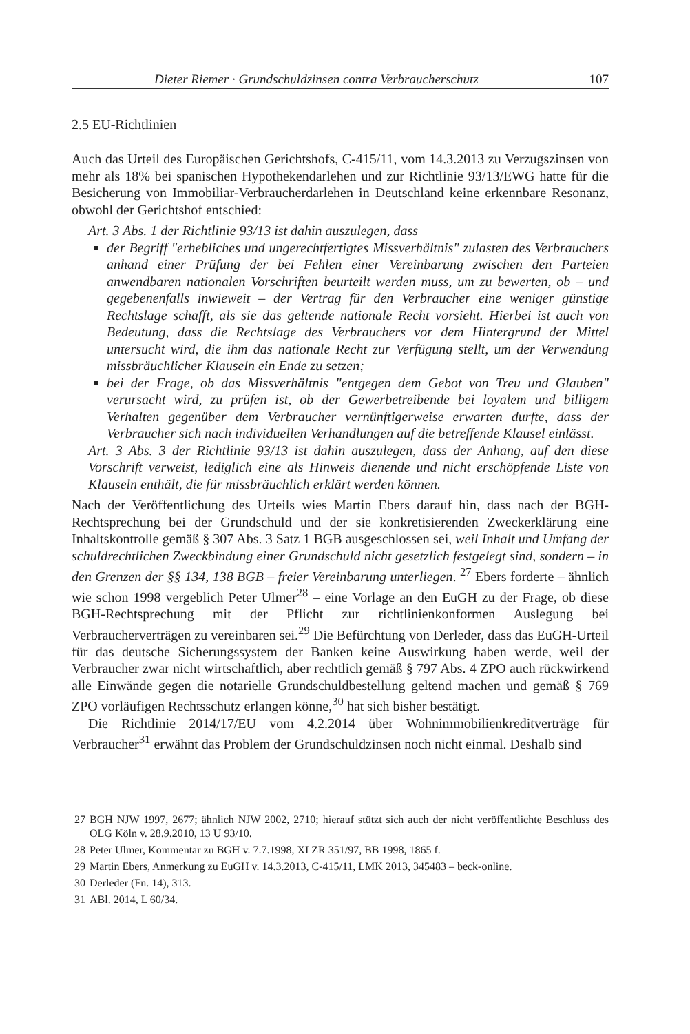Dieter Riemer · Grundschuldzinsen contra Verbraucherschutz 107
2.5 EU-Richtlinien
Auch das Urteil des Europäischen Gerichtshofs, C-415/11, vom 14.3.2013 zu Verzugszinsen von mehr als 18% bei spanischen Hypothekendarlehen und zur Richtlinie 93/13/EWG hatte für die Besicherung von Immobiliar-Verbraucherdarlehen in Deutschland keine erkennbare Resonanz, obwohl der Gerichtshof entschied:
Art. 3 Abs. 1 der Richtlinie 93/13 ist dahin auszulegen, dass
der Begriff "erhebliches und ungerechtfertigtes Missverhältnis" zulasten des Verbrauchers anhand einer Prüfung der bei Fehlen einer Vereinbarung zwischen den Parteien anwendbaren nationalen Vorschriften beurteilt werden muss, um zu bewerten, ob – und gegebenenfalls inwieweit – der Vertrag für den Verbraucher eine weniger günstige Rechtslage schafft, als sie das geltende nationale Recht vorsieht. Hierbei ist auch von Bedeutung, dass die Rechtslage des Verbrauchers vor dem Hintergrund der Mittel untersucht wird, die ihm das nationale Recht zur Verfügung stellt, um der Verwendung missbräuchlicher Klauseln ein Ende zu setzen;
bei der Frage, ob das Missverhältnis "entgegen dem Gebot von Treu und Glauben" verursacht wird, zu prüfen ist, ob der Gewerbetreibende bei loyalem und billigem Verhalten gegenüber dem Verbraucher vernünftigerweise erwarten durfte, dass der Verbraucher sich nach individuellen Verhandlungen auf die betreffende Klausel einlässt.
Art. 3 Abs. 3 der Richtlinie 93/13 ist dahin auszulegen, dass der Anhang, auf den diese Vorschrift verweist, lediglich eine als Hinweis dienende und nicht erschöpfende Liste von Klauseln enthält, die für missbräuchlich erklärt werden können.
Nach der Veröffentlichung des Urteils wies Martin Ebers darauf hin, dass nach der BGH-Rechtsprechung bei der Grundschuld und der sie konkretisierenden Zweckerklärung eine Inhaltskontrolle gemäß § 307 Abs. 3 Satz 1 BGB ausgeschlossen sei, weil Inhalt und Umfang der schuldrechtlichen Zweckbindung einer Grundschuld nicht gesetzlich festgelegt sind, sondern – in den Grenzen der §§ 134, 138 BGB – freier Vereinbarung unterliegen. <sup>27</sup> Ebers forderte – ähnlich wie schon 1998 vergeblich Peter Ulmer<sup>28</sup> – eine Vorlage an den EuGH zu der Frage, ob diese BGH-Rechtsprechung mit der Pflicht zur richtlinienkonformen Auslegung bei Verbraucherverträgen zu vereinbaren sei.<sup>29</sup> Die Befürchtung von Derleder, dass das EuGH-Urteil für das deutsche Sicherungssystem der Banken keine Auswirkung haben werde, weil der Verbraucher zwar nicht wirtschaftlich, aber rechtlich gemäß § 797 Abs. 4 ZPO auch rückwirkend alle Einwände gegen die notarielle Grundschuldbestellung geltend machen und gemäß § 769 ZPO vorläufigen Rechtsschutz erlangen könne,<sup>30</sup> hat sich bisher bestätigt.
Die Richtlinie 2014/17/EU vom 4.2.2014 über Wohnimmobilienkreditverträge für Verbraucher<sup>31</sup> erwähnt das Problem der Grundschuldzinsen noch nicht einmal. Deshalb sind
27
BGH NJW 1997, 2677; ähnlich NJW 2002, 2710; hierauf stützt sich auch der nicht veröffentlichte Beschluss des OLG Köln v. 28.9.2010, 13 U 93/10.
28 Peter Ulmer, Kommentar zu BGH v. 7.7.1998, XI ZR 351/97, BB 1998, 1865 f.
29 Martin Ebers, Anmerkung zu EuGH v. 14.3.2013, C-415/11, LMK 2013, 345483 – beck-online.
30 Derleder (Fn. 14), 313.
31 ABl. 2014, L 60/34.